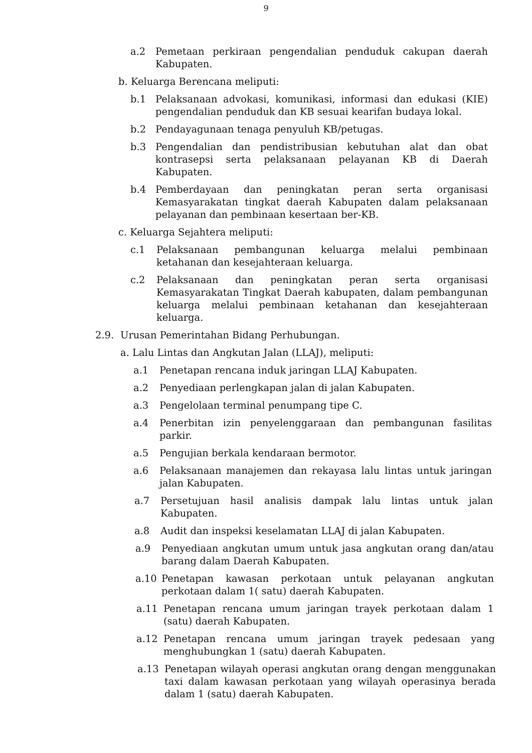9
a.2 Pemetaan perkiraan pengendalian penduduk cakupan daerah Kabupaten.
b. Keluarga Berencana meliputi:
b.1 Pelaksanaan advokasi, komunikasi, informasi dan edukasi (KIE) pengendalian penduduk dan KB sesuai kearifan budaya lokal.
b.2 Pendayagunaan tenaga penyuluh KB/petugas.
b.3 Pengendalian dan pendistribusian kebutuhan alat dan obat kontrasepsi serta pelaksanaan pelayanan KB di Daerah Kabupaten.
b.4 Pemberdayaan dan peningkatan peran serta organisasi Kemasyarakatan tingkat daerah Kabupaten dalam pelaksanaan pelayanan dan pembinaan kesertaan ber-KB.
c. Keluarga Sejahtera meliputi:
c.1 Pelaksanaan pembangunan keluarga melalui pembinaan ketahanan dan kesejahteraan keluarga.
c.2 Pelaksanaan dan peningkatan peran serta organisasi Kemasyarakatan Tingkat Daerah kabupaten, dalam pembangunan keluarga melalui pembinaan ketahanan dan kesejahteraan keluarga.
2.9. Urusan Pemerintahan Bidang Perhubungan.
a. Lalu Lintas dan Angkutan Jalan (LLAJ), meliputi:
a.1 Penetapan rencana induk jaringan LLAJ Kabupaten.
a.2 Penyediaan perlengkapan jalan di jalan Kabupaten.
a.3 Pengelolaan terminal penumpang tipe C.
a.4 Penerbitan izin penyelenggaraan dan pembangunan fasilitas parkir.
a.5 Pengujian berkala kendaraan bermotor.
a.6 Pelaksanaan manajemen dan rekayasa lalu lintas untuk jaringan jalan Kabupaten.
a.7 Persetujuan hasil analisis dampak lalu lintas untuk jalan Kabupaten.
a.8 Audit dan inspeksi keselamatan LLAJ di jalan Kabupaten.
a.9 Penyediaan angkutan umum untuk jasa angkutan orang dan/atau barang dalam Daerah Kabupaten.
a.10 Penetapan kawasan perkotaan untuk pelayanan angkutan perkotaan dalam 1( satu) daerah Kabupaten.
a.11 Penetapan rencana umum jaringan trayek perkotaan dalam 1 (satu) daerah Kabupaten.
a.12 Penetapan rencana umum jaringan trayek pedesaan yang menghubungkan 1 (satu) daerah Kabupaten.
a.13 Penetapan wilayah operasi angkutan orang dengan menggunakan taxi dalam kawasan perkotaan yang wilayah operasinya berada dalam 1 (satu) daerah Kabupaten.